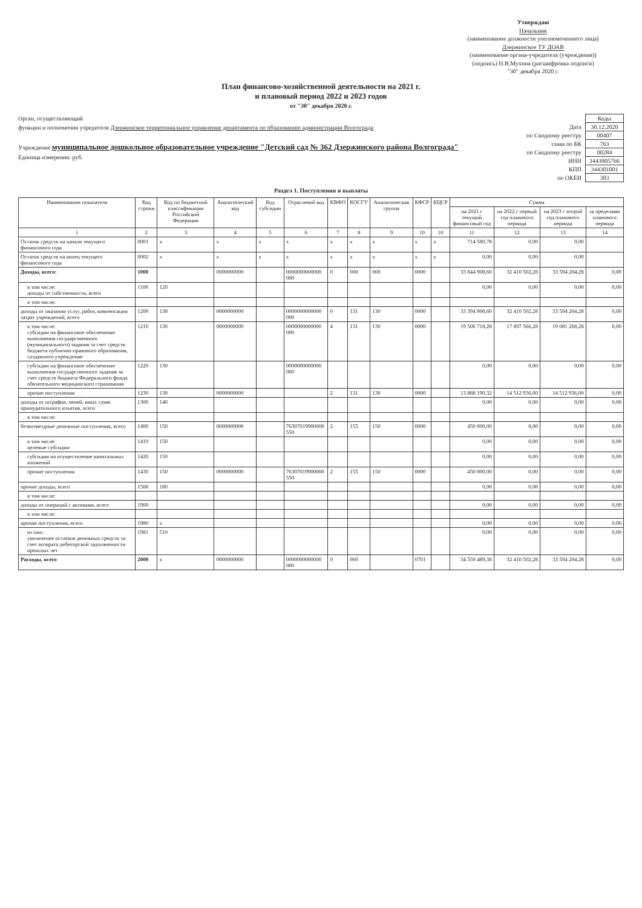Утверждаю
Начальник
(наименование должности уполномоченного лица)
Дзержинское ТУ ДОАВ
(наименование органа-учредителя (учреждения))
(подпись) Н.В.Мухина (расшифровка подписи)
"30" декабря 2020 г.
План финансово-хозяйственной деятельности на 2021 г.
и плановый период 2022 и 2023 годов
от "30" декабря 2020 г.
Орган, осуществляющий
функции и полномочия учредителя Дзержинское территориальное управление департамента по образованию администрации Волгограда
Учреждение муниципальное дошкольное образовательное учреждение "Детский сад № 362 Дзержинского района Волгограда"
Единица измерения: руб.
| | Коды |
| Дата | 30.12.2020 |
| по Сводному реестру | 00407 |
| глава по БК | 763 |
| по Сводному реестру | 00284 |
| ИНН | 3443905766 |
| КПП | 344301001 |
| по ОКЕИ | 383 |
Раздел 1. Поступления и выплаты
| Наименование показателя | Код строки | Код по бюджетной классификации Российской Федерации | Аналитический код | Код субсидии | Отраслевой код | КВФО | КОСГУ | Аналитическая группа | КФСР | КЦСР | Сумма | | | |
| --- | --- | --- | --- | --- | --- | --- | --- | --- | --- | --- | --- | --- | --- | --- |
| | | | | | | | | | | | на 2021 г текущий финансовый год | на 2022 г первый год планового периода | на 2023 г второй год планового периода | за пределами планового периода |
| 1 | 2 | 3 | 4 | 5 | 6 | 7 | 8 | 9 | 10 | 10 | 11 | 12 | 13 | 14 |
| Остаток средств на начало текущего финансового года | 0001 | x | x | x | x | x | x | x | x | x | 714 580,78 | 0,00 | 0,00 | |
| Остаток средств на конец текущего финансового года | 0002 | x | x | x | x | x | x | x | x | x | 0,00 | 0,00 | 0,00 | |
| Доходы, всего: | 1000 | | 0000000000 | | 0000000000000 000 | 0 | 000 | 000 | 0000 | | 33 844 908,60 | 32 410 502,28 | 33 594 204,28 | 0,00 |
| в том числе: доходы от собственности, всего | 1100 | 120 | | | | | | | | | 0,00 | 0,00 | 0,00 | 0,00 |
| в том числе: | | | | | | | | | | | | | | |
| доходы от оказания услуг, работ, компенсации затрат учреждений, всего | 1200 | 130 | 0000000000 | | 0000000000000 000 | 0 | 131 | 130 | 0000 | | 33 394 908,60 | 32 410 502,28 | 33 594 204,28 | 0,00 |
| в том числе: субсидии на финансовое обеспечение выполнения государственного (муниципального) задания за счет средств бюджета публично-правового образования, создавшего учреждение | 1210 | 130 | 0000000000 | | 0000000000000 000 | 4 | 131 | 130 | 0000 | | 19 506 718,28 | 17 897 566,28 | 19 081 268,28 | 0,00 |
| субсидии на финансовое обеспечение выполнения государственного задания за счет средств бюджета Федерального фонда обязательного медицинского страхования | 1220 | 130 | | | 0000000000000 000 | | | | | | 0,00 | 0,00 | 0,00 | 0,00 |
| прочие поступления | 1230 | 130 | 0000000000 | | | 2 | 131 | 130 | 0000 | | 13 888 190,32 | 14 512 936,00 | 14 512 936,00 | 0,00 |
| доходы от штрафов, пеней, иных сумм принудительного изъятия, всего | 1300 | 140 | | | | | | | | | 0,00 | 0,00 | 0,00 | 0,00 |
| в том числе: | | | | | | | | | | | | | | |
| безвозмездные денежные поступления, всего | 1400 | 150 | 0000000000 | | 76307019900000 550 | 2 | 155 | 150 | 0000 | | 450 000,00 | 0,00 | 0,00 | 0,00 |
| в том числе: целевые субсидии | 1410 | 150 | | | | | | | | | 0,00 | 0,00 | 0,00 | 0,00 |
| субсидии на осуществление капитальных вложений | 1420 | 150 | | | | | | | | | 0,00 | 0,00 | 0,00 | 0,00 |
| прочие поступления | 1430 | 150 | 0000000000 | | 76307019900000 550 | 2 | 155 | 150 | 0000 | | 450 000,00 | 0,00 | 0,00 | 0,00 |
| прочие доходы, всего | 1500 | 180 | | | | | | | | | 0,00 | 0,00 | 0,00 | 0,00 |
| в том числе: | | | | | | | | | | | | | | |
| доходы от операций с активами, всего | 1900 | | | | | | | | | | 0,00 | 0,00 | 0,00 | 0,00 |
| в том числе: | | | | | | | | | | | | | | |
| прочие поступления, всего | 1980 | x | | | | | | | | | 0,00 | 0,00 | 0,00 | 0,00 |
| из них: увеличение остатков денежных средств за счет возврата дебиторской задолженности прошлых лет | 1981 | 510 | | | | | | | | | 0,00 | 0,00 | 0,00 | 0,00 |
| Расходы, всего | 2000 | x | 0000000000 | | 0000000000000 000 | 0 | 000 | | 0701 | | 34 559 489,38 | 32 410 502,28 | 33 594 204,28 | 0,00 |